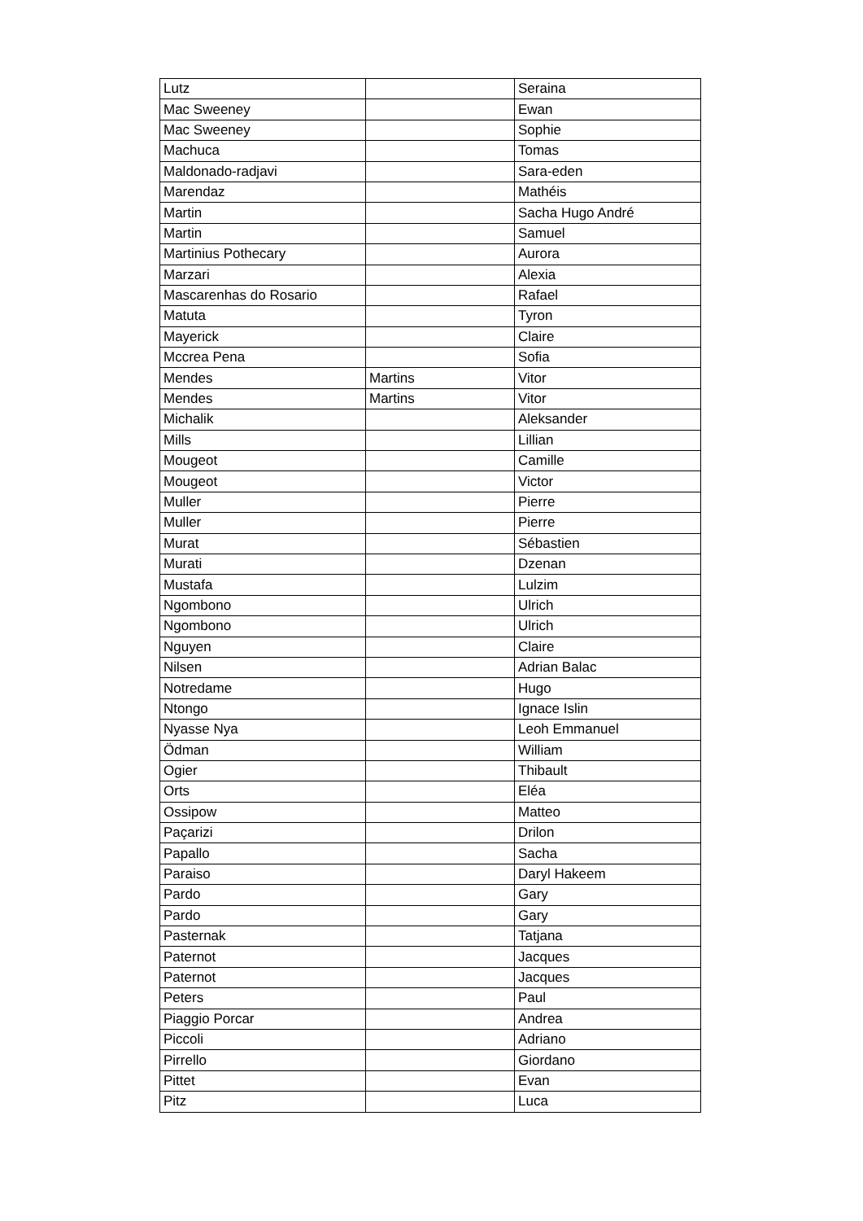| Lutz | | Seraina |
| Mac Sweeney | | Ewan |
| Mac Sweeney | | Sophie |
| Machuca | | Tomas |
| Maldonado-radjavi | | Sara-eden |
| Marendaz | | Mathéis |
| Martin | | Sacha Hugo André |
| Martin | | Samuel |
| Martinius Pothecary | | Aurora |
| Marzari | | Alexia |
| Mascarenhas do Rosario | | Rafael |
| Matuta | | Tyron |
| Mayerick | | Claire |
| Mccrea Pena | | Sofia |
| Mendes | Martins | Vitor |
| Mendes | Martins | Vitor |
| Michalik | | Aleksander |
| Mills | | Lillian |
| Mougeot | | Camille |
| Mougeot | | Victor |
| Muller | | Pierre |
| Muller | | Pierre |
| Murat | | Sébastien |
| Murati | | Dzenan |
| Mustafa | | Lulzim |
| Ngombono | | Ulrich |
| Ngombono | | Ulrich |
| Nguyen | | Claire |
| Nilsen | | Adrian Balac |
| Notredame | | Hugo |
| Ntongo | | Ignace Islin |
| Nyasse Nya | | Leoh Emmanuel |
| Ödman | | William |
| Ogier | | Thibault |
| Orts | | Eléa |
| Ossipow | | Matteo |
| Paçarizi | | Drilon |
| Papallo | | Sacha |
| Paraiso | | Daryl Hakeem |
| Pardo | | Gary |
| Pardo | | Gary |
| Pasternak | | Tatjana |
| Paternot | | Jacques |
| Paternot | | Jacques |
| Peters | | Paul |
| Piaggio Porcar | | Andrea |
| Piccoli | | Adriano |
| Pirrello | | Giordano |
| Pittet | | Evan |
| Pitz | | Luca |